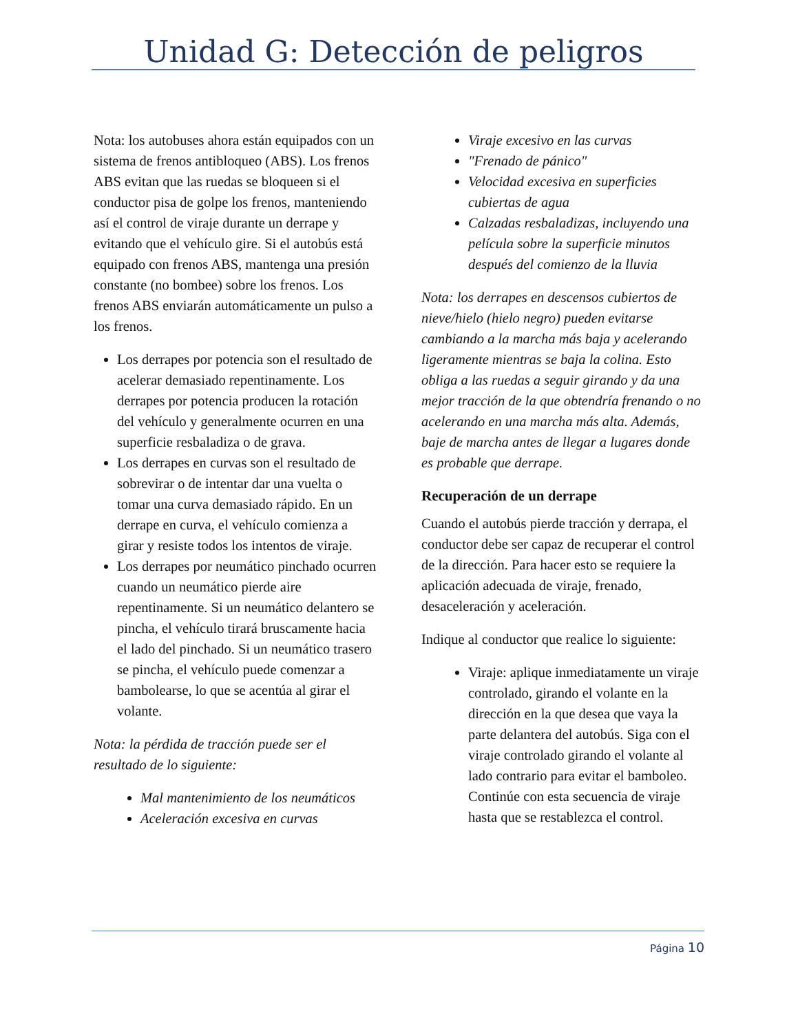Unidad G: Detección de peligros
Nota: los autobuses ahora están equipados con un sistema de frenos antibloqueo (ABS). Los frenos ABS evitan que las ruedas se bloqueen si el conductor pisa de golpe los frenos, manteniendo así el control de viraje durante un derrape y evitando que el vehículo gire. Si el autobús está equipado con frenos ABS, mantenga una presión constante (no bombee) sobre los frenos. Los frenos ABS enviarán automáticamente un pulso a los frenos.
Los derrapes por potencia son el resultado de acelerar demasiado repentinamente. Los derrapes por potencia producen la rotación del vehículo y generalmente ocurren en una superficie resbaladiza o de grava.
Los derrapes en curvas son el resultado de sobrevirar o de intentar dar una vuelta o tomar una curva demasiado rápido. En un derrape en curva, el vehículo comienza a girar y resiste todos los intentos de viraje.
Los derrapes por neumático pinchado ocurren cuando un neumático pierde aire repentinamente. Si un neumático delantero se pincha, el vehículo tirará bruscamente hacia el lado del pinchado. Si un neumático trasero se pincha, el vehículo puede comenzar a bambolearse, lo que se acentúa al girar el volante.
Nota: la pérdida de tracción puede ser el resultado de lo siguiente:
Mal mantenimiento de los neumáticos
Aceleración excesiva en curvas
Viraje excesivo en las curvas
"Frenado de pánico"
Velocidad excesiva en superficies cubiertas de agua
Calzadas resbaladizas, incluyendo una película sobre la superficie minutos después del comienzo de la lluvia
Nota: los derrapes en descensos cubiertos de nieve/hielo (hielo negro) pueden evitarse cambiando a la marcha más baja y acelerando ligeramente mientras se baja la colina. Esto obliga a las ruedas a seguir girando y da una mejor tracción de la que obtendría frenando o no acelerando en una marcha más alta. Además, baje de marcha antes de llegar a lugares donde es probable que derrape.
Recuperación de un derrape
Cuando el autobús pierde tracción y derrapa, el conductor debe ser capaz de recuperar el control de la dirección. Para hacer esto se requiere la aplicación adecuada de viraje, frenado, desaceleración y aceleración.
Indique al conductor que realice lo siguiente:
Viraje: aplique inmediatamente un viraje controlado, girando el volante en la dirección en la que desea que vaya la parte delantera del autobús. Siga con el viraje controlado girando el volante al lado contrario para evitar el bamboleo. Continúe con esta secuencia de viraje hasta que se restablezca el control.
Página 10